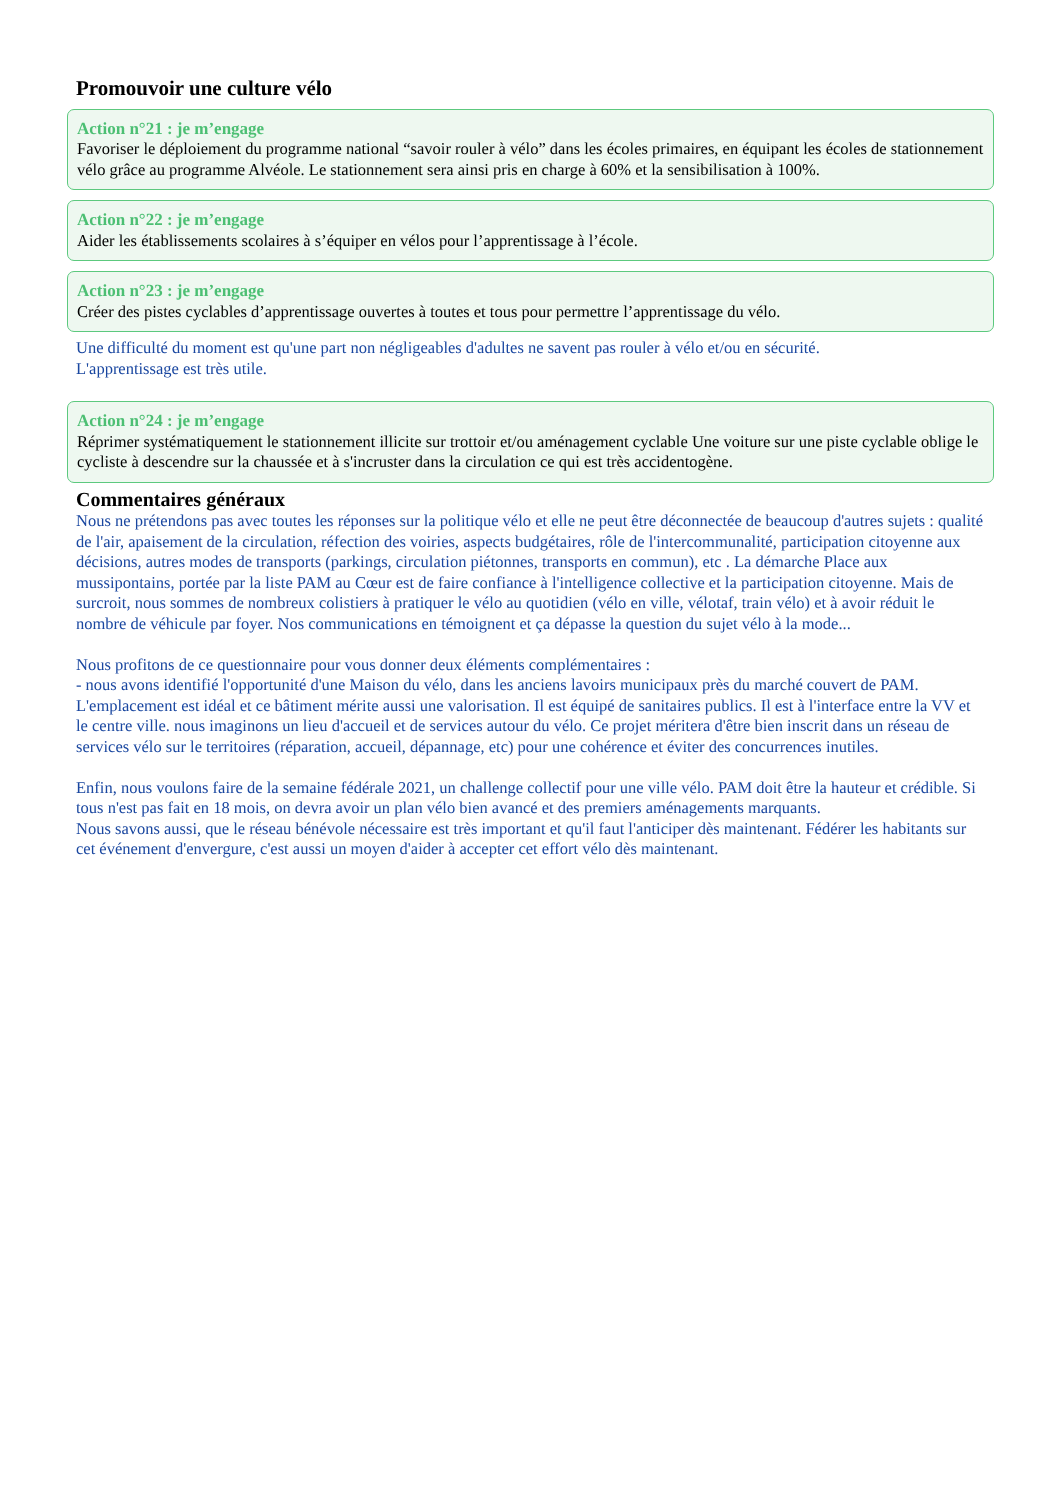Promouvoir une culture vélo
Action n°21 : je m’engage
Favoriser le déploiement du programme national “savoir rouler à vélo” dans les écoles primaires, en équipant les écoles de stationnement vélo grâce au programme Alvéole. Le stationnement sera ainsi pris en charge à 60% et la sensibilisation à 100%.
Action n°22 : je m’engage
Aider les établissements scolaires à s’équiper en vélos pour l’apprentissage à l’école.
Action n°23 : je m’engage
Créer des pistes cyclables d’apprentissage ouvertes à toutes et tous pour permettre l’apprentissage du vélo.
Une difficulté du moment est qu'une part non négligeables d'adultes ne savent pas rouler à vélo et/ou en sécurité.
L'apprentissage est très utile.
Action n°24 : je m’engage
Réprimer systématiquement le stationnement illicite sur trottoir et/ou aménagement cyclable Une voiture sur une piste cyclable oblige le cycliste à descendre sur la chaussée et à s'incruster dans la circulation ce qui est très accidentogène.
Commentaires généraux
Nous ne prétendons pas avec toutes les réponses sur la politique vélo et elle ne peut être déconnectée de beaucoup d'autres sujets : qualité de l'air, apaisement de la circulation, réfection des voiries, aspects budgétaires, rôle de l'intercommunalité, participation citoyenne aux décisions, autres modes de transports (parkings, circulation piétonnes, transports en commun), etc . La démarche Place aux mussipontains, portée par la liste PAM au Cœur est de faire confiance à l'intelligence collective et la participation citoyenne. Mais de surcroit, nous sommes de nombreux colistiers à pratiquer le vélo au quotidien (vélo en ville, vélotaf, train vélo) et à avoir réduit le nombre de véhicule par foyer. Nos communications en témoignent et ça dépasse la question du sujet vélo à la mode...
Nous profitons de ce questionnaire pour vous donner deux éléments complémentaires :
- nous avons identifié l'opportunité d'une Maison du vélo, dans les anciens lavoirs municipaux près du marché couvert de PAM. L'emplacement est idéal et ce bâtiment mérite aussi une valorisation. Il est équipé de sanitaires publics. Il est à l'interface entre la VV et le centre ville. nous imaginons un lieu d'accueil et de services autour du vélo. Ce projet méritera d'être bien inscrit dans un réseau de services vélo sur le territoires (réparation, accueil, dépannage, etc) pour une cohérence et éviter des concurrences inutiles.
Enfin, nous voulons faire de la semaine fédérale 2021, un challenge collectif pour une ville vélo. PAM doit être la hauteur et crédible. Si tous n'est pas fait en 18 mois, on devra avoir un plan vélo bien avancé et des premiers aménagements marquants.
Nous savons aussi, que le réseau bénévole nécessaire est très important et qu'il faut l'anticiper dès maintenant. Fédérer les habitants sur cet événement d'envergure, c'est aussi un moyen d'aider à accepter cet effort vélo dès maintenant.